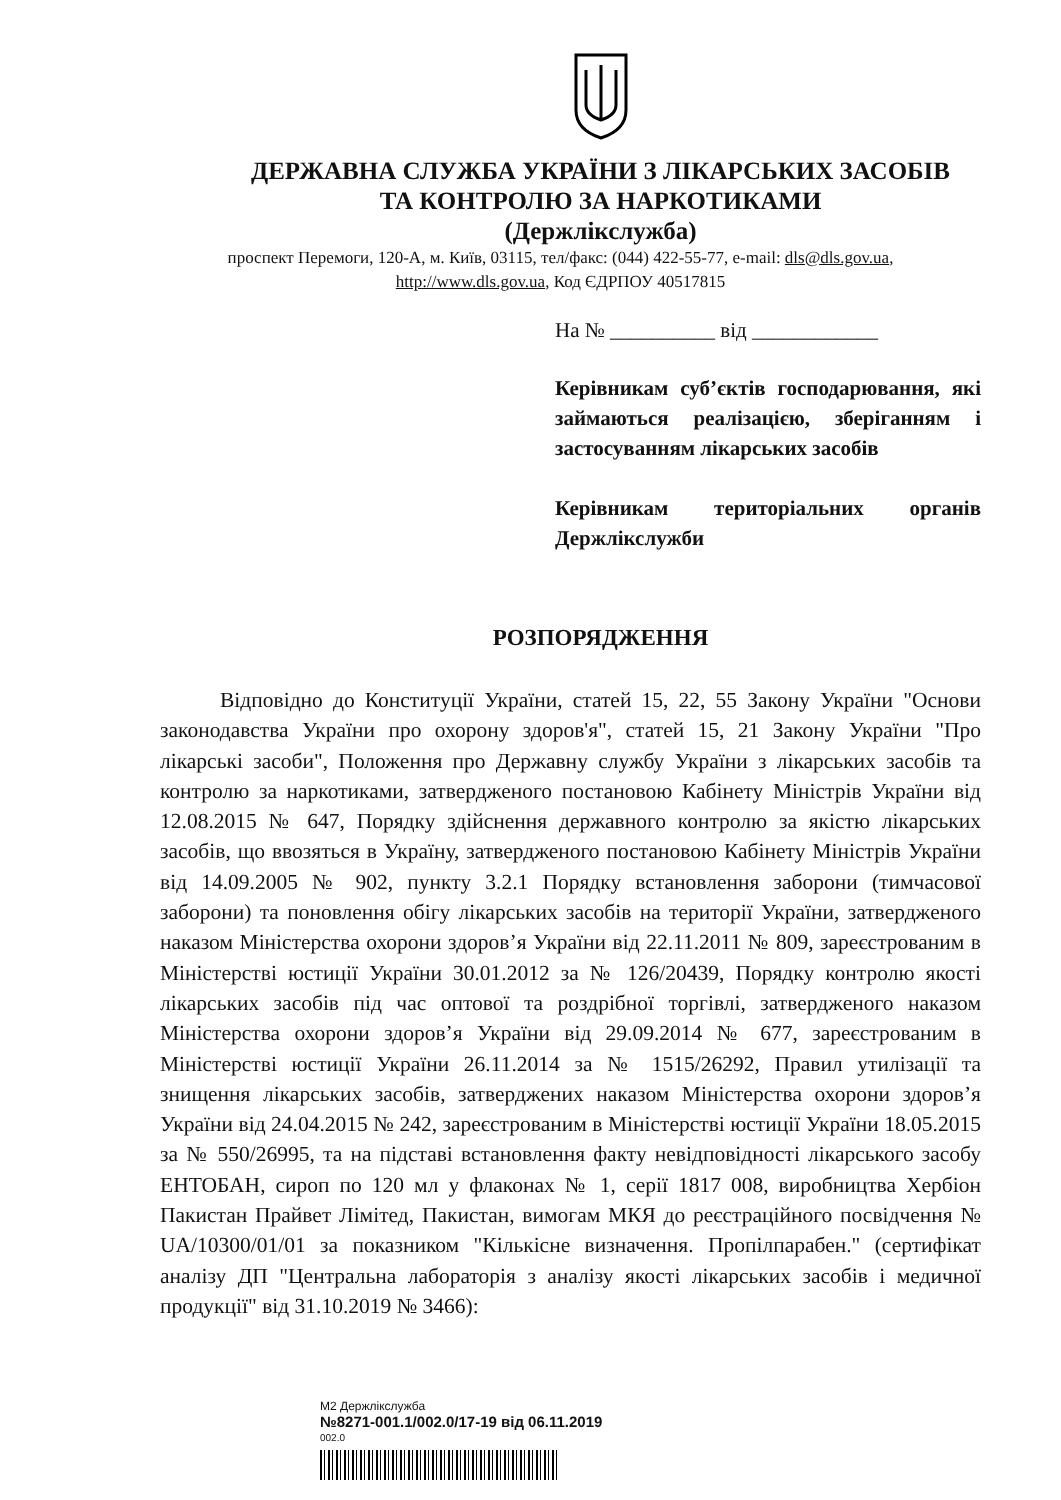ДЕРЖАВНА СЛУЖБА УКРАЇНИ З ЛІКАРСЬКИХ ЗАСОБІВ
ТА КОНТРОЛЮ ЗА НАРКОТИКАМИ
(Держлікслужба)
проспект Перемоги, 120-А, м. Київ, 03115, тел/факс: (044) 422-55-77, e-mail: dls@dls.gov.ua,
http://www.dls.gov.ua, Код ЄДРПОУ 40517815
На № __________ від ____________
Керівникам суб’єктів господарювання, які займаються реалізацією, зберіганням і застосуванням лікарських засобів
Керівникам територіальних органів Держлікслужби
РОЗПОРЯДЖЕННЯ
Відповідно до Конституції України, статей 15, 22, 55 Закону України "Основи законодавства України про охорону здоров'я", статей 15, 21 Закону України "Про лікарські засоби", Положення про Державну службу України з лікарських засобів та контролю за наркотиками, затвердженого постановою Кабінету Міністрів України від 12.08.2015 № 647, Порядку здійснення державного контролю за якістю лікарських засобів, що ввозяться в Україну, затвердженого постановою Кабінету Міністрів України від 14.09.2005 № 902, пункту 3.2.1 Порядку встановлення заборони (тимчасової заборони) та поновлення обігу лікарських засобів на території України, затвердженого наказом Міністерства охорони здоров’я України від 22.11.2011 № 809, зареєстрованим в Міністерстві юстиції України 30.01.2012 за № 126/20439, Порядку контролю якості лікарських засобів під час оптової та роздрібної торгівлі, затвердженого наказом Міністерства охорони здоров’я України від 29.09.2014 № 677, зареєстрованим в Міністерстві юстиції України 26.11.2014 за № 1515/26292, Правил утилізації та знищення лікарських засобів, затверджених наказом Міністерства охорони здоров’я України від 24.04.2015 № 242, зареєстрованим в Міністерстві юстиції України 18.05.2015 за № 550/26995, та на підставі встановлення факту невідповідності лікарського засобу ЕНТОБАН, сироп по 120 мл у флаконах № 1, серії 1817 008, виробництва Хербіон Пакистан Прайвет Лімітед, Пакистан, вимогам МКЯ до реєстраційного посвідчення № UA/10300/01/01 за показником "Кількісне визначення. Пропілпарабен." (сертифікат аналізу ДП "Центральна лабораторія з аналізу якості лікарських засобів і медичної продукції" від 31.10.2019 № 3466):
M2 Держлікслужба
№8271-001.1/002.0/17-19 від 06.11.2019
002.0